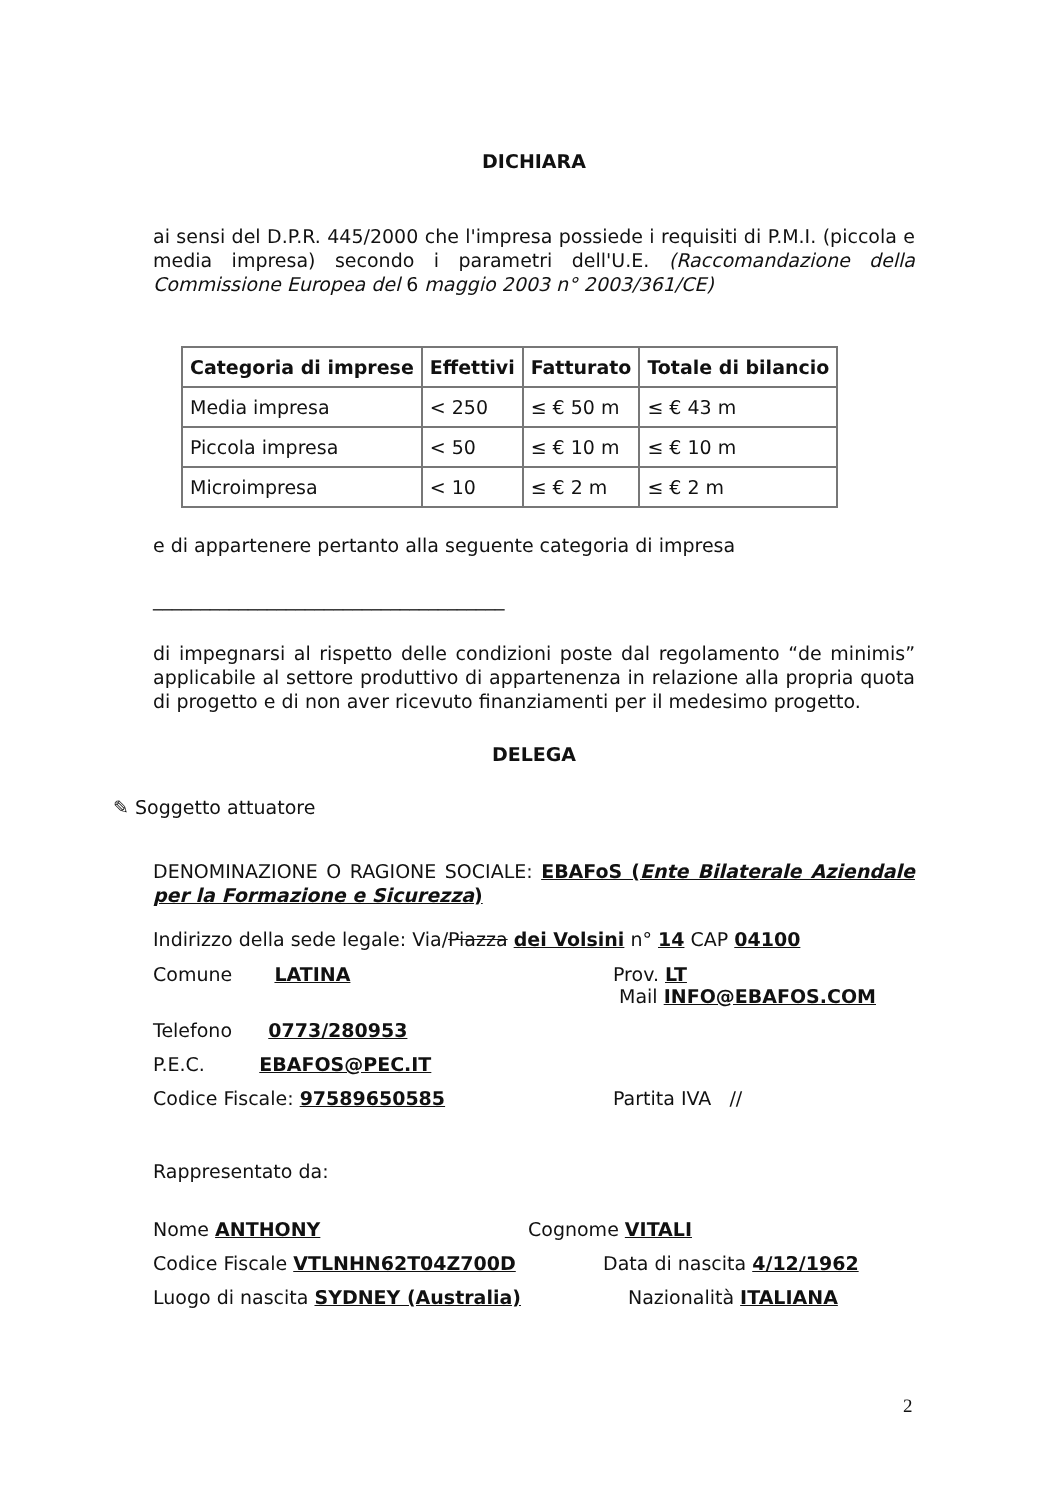DICHIARA
ai sensi del D.P.R. 445/2000 che l'impresa possiede i requisiti di P.M.I. (piccola e media impresa) secondo i parametri dell'U.E. (Raccomandazione della Commissione Europea del 6 maggio 2003 n° 2003/361/CE)
| Categoria di imprese | Effettivi | Fatturato | Totale di bilancio |
| --- | --- | --- | --- |
| Media impresa | < 250 | ≤ € 50 m | ≤ € 43 m |
| Piccola impresa | < 50 | ≤ € 10 m | ≤ € 10 m |
| Microimpresa | < 10 | ≤ € 2 m | ≤ € 2 m |
e di appartenere pertanto alla seguente categoria di impresa
_____________________________________
di impegnarsi al rispetto delle condizioni poste dal regolamento “de minimis” applicabile al settore produttivo di appartenenza in relazione alla propria quota di progetto e di non aver ricevuto finanziamenti per il medesimo progetto.
DELEGA
✎ Soggetto attuatore
DENOMINAZIONE O RAGIONE SOCIALE: EBAFoS (Ente Bilaterale Aziendale per la Formazione e Sicurezza)
Indirizzo della sede legale: Via/Piazza dei Volsini n° 14 CAP 04100
Comune LATINA Prov. LT
Mail INFO@EBAFOS.COM
Telefono 0773/280953
P.E.C. EBAFOS@PEC.IT
Codice Fiscale: 97589650585 Partita IVA //
Rappresentato da:
Nome ANTHONY Cognome VITALI
Codice Fiscale VTLNHN62T04Z700D Data di nascita 4/12/1962
Luogo di nascita SYDNEY (Australia) Nazionalità ITALIANA
2